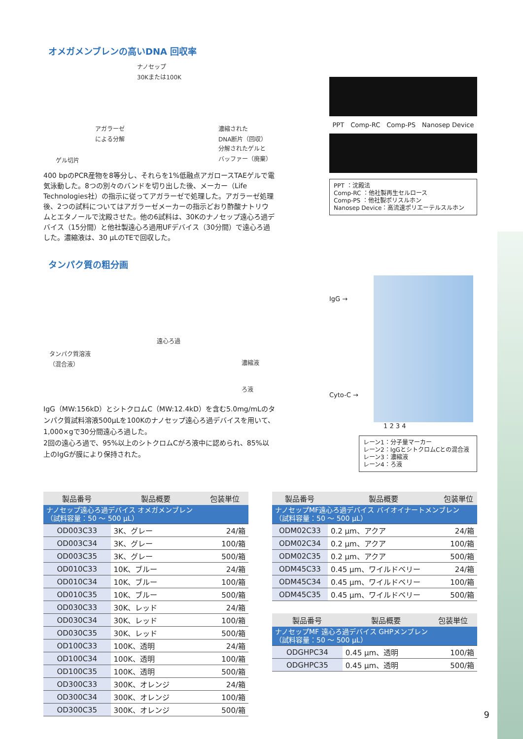オメガメンブレンの高いDNA 回収率
ナノセップ
30Kまたは100K
アガラーゼ
による分解
濃縮された
DNA断片（回収）
分解されたゲルと
バッファー（廃棄）
ゲル切片
400 bpのPCR産物を8等分し、それらを1%低融点アガロースTAEゲルで電気泳動した。8つの別々のバンドを切り出した後、メーカー（Life Technologies社）の指示に従ってアガラーゼで処理した。アガラーゼ処理後、2つの試料についてはアガラーゼメーカーの指示どおり酢酸ナトリウムとエタノールで沈殿させた。他の6試料は、30Kのナノセップ遠心ろ過デバイス（15分間）と他社製遠心ろ過用UFデバイス（30分間）で遠心ろ過した。濃縮液は、30 μLのTEで回収した。
PPT Comp-RC Comp-PS Nanosep Device
PPT ：沈殿法
Comp-RC ：他社製再生セルロース
Comp-PS ：他社製ポリスルホン
Nanosep Device：高流速ポリエーテルスルホン
タンパク質の粗分画
タンパク質溶液
（混合液）
遠心ろ過
濃縮液
ろ液
IgG（MW:156kD）とシトクロムC（MW:12.4kD）を含む5.0mg/mLのタンパク質試料溶液500μLを100Kのナノセップ遠心ろ過デバイスを用いて、1,000×gで30分間遠心ろ過した。
2回の遠心ろ過で、95%以上のシトクロムCがろ液中に認められ、85%以上のIgGが膜により保持された。
IgG →
Cyto-C →
1 2 3 4
レーン1：分子量マーカー
レーン2：IgGとシトクロムCとの混合液
レーン3：濃縮液
レーン4：ろ液
| 製品番号 | 製品概要 | 包装単位 |
| --- | --- | --- |
| ナノセップ遠心ろ過デバイス オメガメンブレン （試料容量：50 ～ 500 μL） | | |
| OD003C33 | 3K、グレー | 24/箱 |
| OD003C34 | 3K、グレー | 100/箱 |
| OD003C35 | 3K、グレー | 500/箱 |
| OD010C33 | 10K、ブルー | 24/箱 |
| OD010C34 | 10K、ブルー | 100/箱 |
| OD010C35 | 10K、ブルー | 500/箱 |
| OD030C33 | 30K、レッド | 24/箱 |
| OD030C34 | 30K、レッド | 100/箱 |
| OD030C35 | 30K、レッド | 500/箱 |
| OD100C33 | 100K、透明 | 24/箱 |
| OD100C34 | 100K、透明 | 100/箱 |
| OD100C35 | 100K、透明 | 500/箱 |
| OD300C33 | 300K、オレンジ | 24/箱 |
| OD300C34 | 300K、オレンジ | 100/箱 |
| OD300C35 | 300K、オレンジ | 500/箱 |
| 製品番号 | 製品概要 | 包装単位 |
| --- | --- | --- |
| ナノセップMF遠心ろ過デバイス バイオイナートメンブレン （試料容量：50 ～ 500 μL） | | |
| ODM02C33 | 0.2 μm、アクア | 24/箱 |
| ODM02C34 | 0.2 μm、アクア | 100/箱 |
| ODM02C35 | 0.2 μm、アクア | 500/箱 |
| ODM45C33 | 0.45 μm、ワイルドベリー | 24/箱 |
| ODM45C34 | 0.45 μm、ワイルドベリー | 100/箱 |
| ODM45C35 | 0.45 μm、ワイルドベリー | 500/箱 |
| 製品番号 | 製品概要 | 包装単位 |
| --- | --- | --- |
| ナノセップMF 遠心ろ過デバイス GHPメンブレン （試料容量：50 ～ 500 μL） | | |
| ODGHPC34 | 0.45 μm、透明 | 100/箱 |
| ODGHPC35 | 0.45 μm、透明 | 500/箱 |
9